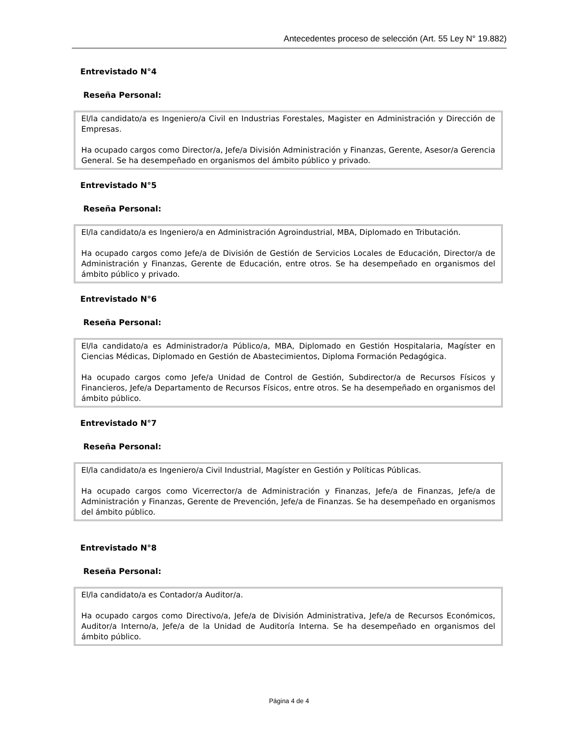Antecedentes proceso de selección (Art. 55 Ley N° 19.882)
Entrevistado N°4
Reseña Personal:
El/la candidato/a es Ingeniero/a Civil en Industrias Forestales, Magister en Administración y Dirección de Empresas.
Ha ocupado cargos como Director/a, Jefe/a División Administración y Finanzas, Gerente, Asesor/a Gerencia General. Se ha desempeñado en organismos del ámbito público y privado.
Entrevistado N°5
Reseña Personal:
El/la candidato/a es Ingeniero/a en Administración Agroindustrial, MBA, Diplomado en Tributación.
Ha ocupado cargos como Jefe/a de División de Gestión de Servicios Locales de Educación, Director/a de Administración y Finanzas, Gerente de Educación, entre otros. Se ha desempeñado en organismos del ámbito público y privado.
Entrevistado N°6
Reseña Personal:
El/la candidato/a es Administrador/a Público/a, MBA, Diplomado en Gestión Hospitalaria, Magíster en Ciencias Médicas, Diplomado en Gestión de Abastecimientos, Diploma Formación Pedagógica.
Ha ocupado cargos como Jefe/a Unidad de Control de Gestión, Subdirector/a de Recursos Físicos y Financieros, Jefe/a Departamento de Recursos Físicos, entre otros. Se ha desempeñado en organismos del ámbito público.
Entrevistado N°7
Reseña Personal:
El/la candidato/a es Ingeniero/a Civil Industrial, Magíster en Gestión y Políticas Públicas.
Ha ocupado cargos como Vicerrector/a de Administración y Finanzas, Jefe/a de Finanzas, Jefe/a de Administración y Finanzas, Gerente de Prevención, Jefe/a de Finanzas. Se ha desempeñado en organismos del ámbito público.
Entrevistado N°8
Reseña Personal:
El/la candidato/a es Contador/a Auditor/a.
Ha ocupado cargos como Directivo/a, Jefe/a de División Administrativa, Jefe/a de Recursos Económicos, Auditor/a Interno/a, Jefe/a de la Unidad de Auditoría Interna. Se ha desempeñado en organismos del ámbito público.
Página 4 de 4